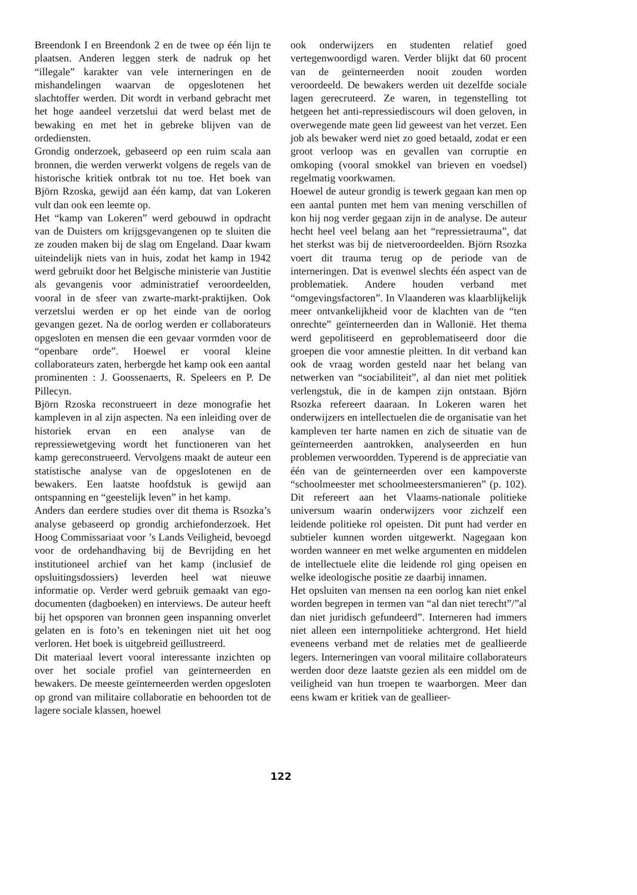Breendonk I en Breendonk 2 en de twee op één lijn te plaatsen. Anderen leggen sterk de nadruk op het “illegale” karakter van vele interneringen en de mishandelingen waarvan de opgeslotenen het slachtoffer werden. Dit wordt in verband gebracht met het hoge aandeel verzetslui dat werd belast met de bewaking en met het in gebreke blijven van de ordediensten.
Grondig onderzoek, gebaseerd op een ruim scala aan bronnen, die werden verwerkt volgens de regels van de historische kritiek ontbrak tot nu toe. Het boek van Björn Rzoska, gewijd aan één kamp, dat van Lokeren vult dan ook een leemte op.
Het “kamp van Lokeren” werd gebouwd in opdracht van de Duisters om krijgsgevangenen op te sluiten die ze zouden maken bij de slag om Engeland. Daar kwam uiteindelijk niets van in huis, zodat het kamp in 1942 werd gebruikt door het Belgische ministerie van Justitie als gevangenis voor administratief veroordeelden, vooral in de sfeer van zwarte-markt-praktijken. Ook verzetslui werden er op het einde van de oorlog gevangen gezet. Na de oorlog werden er collaborateurs opgesloten en mensen die een gevaar vormden voor de “openbare orde”. Hoewel er vooral kleine collaborateurs zaten, herbergde het kamp ook een aantal prominenten : J. Goossenaerts, R. Speleers en P. De Pillecyn.
Björn Rzoska reconstrueert in deze monografie het kampleven in al zijn aspecten. Na een inleiding over de historiek ervan en een analyse van de repressiewetgeving wordt het functioneren van het kamp gereconstrueerd. Vervolgens maakt de auteur een statistische analyse van de opgeslotenen en de bewakers. Een laatste hoofdstuk is gewijd aan ontspanning en “geestelijk leven” in het kamp.
Anders dan eerdere studies over dit thema is Rsozka’s analyse gebaseerd op grondig archiefonderzoek. Het Hoog Commissariaat voor ’s Lands Veiligheid, bevoegd voor de ordehandhaving bij de Bevrijding en het institutioneel archief van het kamp (inclusief de opsluitingsdossiers) leverden heel wat nieuwe informatie op. Verder werd gebruik gemaakt van ego-documenten (dagboeken) en interviews. De auteur heeft bij het opsporen van bronnen geen inspanning onverlet gelaten en is foto’s en tekeningen niet uit het oog verloren. Het boek is uitgebreid geïllustreerd.
Dit materiaal levert vooral interessante inzichten op over het sociale profiel van geïnterneerden en bewakers. De meeste geïnterneerden werden opgesloten op grond van militaire collaboratie en behoorden tot de lagere sociale klassen, hoewel
ook onderwijzers en studenten relatief goed vertegenwoordigd waren. Verder blijkt dat 60 procent van de geïnterneerden nooit zouden worden veroordeeld. De bewakers werden uit dezelfde sociale lagen gerecruteerd. Ze waren, in tegenstelling tot hetgeen het anti-repressiediscours wil doen geloven, in overwegende mate geen lid geweest van het verzet. Een job als bewaker werd niet zo goed betaald, zodat er een groot verloop was en gevallen van corruptie en omkoping (vooral smokkel van brieven en voedsel) regelmatig voorkwamen.
Hoewel de auteur grondig is tewerk gegaan kan men op een aantal punten met hem van mening verschillen of kon hij nog verder gegaan zijn in de analyse. De auteur hecht heel veel belang aan het “repressietrauma”, dat het sterkst was bij de nietveroordeelden. Björn Rsozka voert dit trauma terug op de periode van de interneringen. Dat is evenwel slechts één aspect van de problematiek. Andere houden verband met “omgevingsfactoren”. In Vlaanderen was klaarblijkelijk meer ontvankelijkheid voor de klachten van de “ten onrechte” geïnterneerden dan in Wallonië. Het thema werd gepolitiseerd en geproblematiseerd door die groepen die voor amnestie pleitten. In dit verband kan ook de vraag worden gesteld naar het belang van netwerken van “sociabiliteit”, al dan niet met politiek verlengstuk, die in de kampen zijn ontstaan. Björn Rsozka refereert daaraan. In Lokeren waren het onderwijzers en intellectuelen die de organisatie van het kampleven ter harte namen en zich de situatie van de geïnterneerden aantrokken, analyseerden en hun problemen verwoordden. Typerend is de appreciatie van één van de geïnterneerden over een kampoverste “schoolmeester met schoolmeestersmanieren” (p. 102). Dit refereert aan het Vlaams-nationale politieke universum waarin onderwijzers voor zichzelf een leidende politieke rol opeisten. Dit punt had verder en subtieler kunnen worden uitgewerkt. Nagegaan kon worden wanneer en met welke argumenten en middelen de intellectuele elite die leidende rol ging opeisen en welke ideologische positie ze daarbij innamen.
Het opsluiten van mensen na een oorlog kan niet enkel worden begrepen in termen van “al dan niet terecht”/”al dan niet juridisch gefundeerd”. Interneren had immers niet alleen een internpolitieke achtergrond. Het hield eveneens verband met de relaties met de geallieerde legers. Interneringen van vooral militaire collaborateurs werden door deze laatste gezien als een middel om de veiligheid van hun troepen te waarborgen. Meer dan eens kwam er kritiek van de geallieer-
122